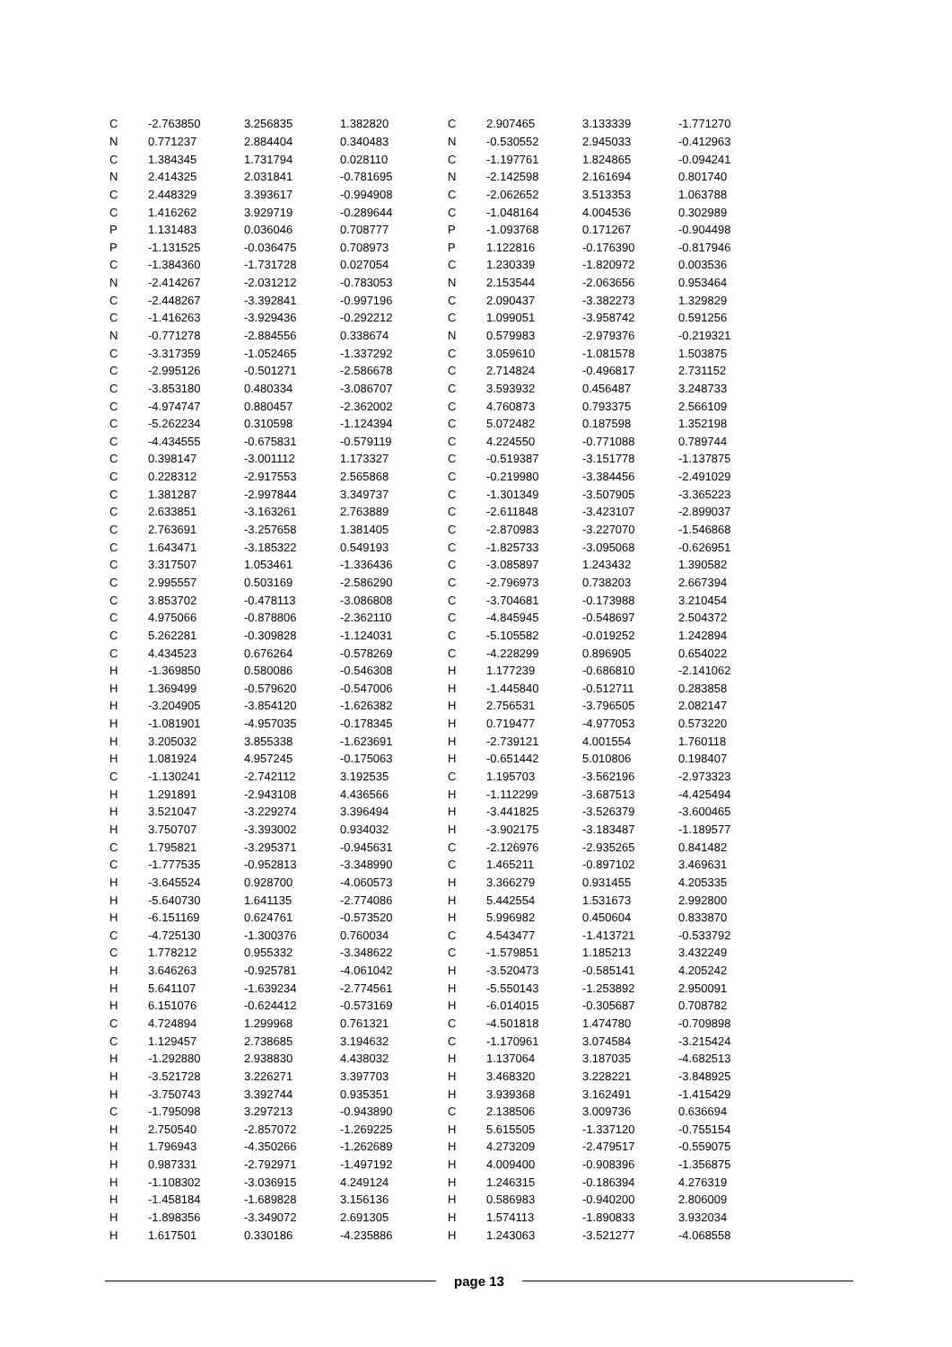| C | -2.763850 | 3.256835 | 1.382820 | C | 2.907465 | 3.133339 | -1.771270 |
| N | 0.771237 | 2.884404 | 0.340483 | N | -0.530552 | 2.945033 | -0.412963 |
| C | 1.384345 | 1.731794 | 0.028110 | C | -1.197761 | 1.824865 | -0.094241 |
| N | 2.414325 | 2.031841 | -0.781695 | N | -2.142598 | 2.161694 | 0.801740 |
| C | 2.448329 | 3.393617 | -0.994908 | C | -2.062652 | 3.513353 | 1.063788 |
| C | 1.416262 | 3.929719 | -0.289644 | C | -1.048164 | 4.004536 | 0.302989 |
| P | 1.131483 | 0.036046 | 0.708777 | P | -1.093768 | 0.171267 | -0.904498 |
| P | -1.131525 | -0.036475 | 0.708973 | P | 1.122816 | -0.176390 | -0.817946 |
| C | -1.384360 | -1.731728 | 0.027054 | C | 1.230339 | -1.820972 | 0.003536 |
| N | -2.414267 | -2.031212 | -0.783053 | N | 2.153544 | -2.063656 | 0.953464 |
| C | -2.448267 | -3.392841 | -0.997196 | C | 2.090437 | -3.382273 | 1.329829 |
| C | -1.416263 | -3.929436 | -0.292212 | C | 1.099051 | -3.958742 | 0.591256 |
| N | -0.771278 | -2.884556 | 0.338674 | N | 0.579983 | -2.979376 | -0.219321 |
| C | -3.317359 | -1.052465 | -1.337292 | C | 3.059610 | -1.081578 | 1.503875 |
| C | -2.995126 | -0.501271 | -2.586678 | C | 2.714824 | -0.496817 | 2.731152 |
| C | -3.853180 | 0.480334 | -3.086707 | C | 3.593932 | 0.456487 | 3.248733 |
| C | -4.974747 | 0.880457 | -2.362002 | C | 4.760873 | 0.793375 | 2.566109 |
| C | -5.262234 | 0.310598 | -1.124394 | C | 5.072482 | 0.187598 | 1.352198 |
| C | -4.434555 | -0.675831 | -0.579119 | C | 4.224550 | -0.771088 | 0.789744 |
| C | 0.398147 | -3.001112 | 1.173327 | C | -0.519387 | -3.151778 | -1.137875 |
| C | 0.228312 | -2.917553 | 2.565868 | C | -0.219980 | -3.384456 | -2.491029 |
| C | 1.381287 | -2.997844 | 3.349737 | C | -1.301349 | -3.507905 | -3.365223 |
| C | 2.633851 | -3.163261 | 2.763889 | C | -2.611848 | -3.423107 | -2.899037 |
| C | 2.763691 | -3.257658 | 1.381405 | C | -2.870983 | -3.227070 | -1.546868 |
| C | 1.643471 | -3.185322 | 0.549193 | C | -1.825733 | -3.095068 | -0.626951 |
| C | 3.317507 | 1.053461 | -1.336436 | C | -3.085897 | 1.243432 | 1.390582 |
| C | 2.995557 | 0.503169 | -2.586290 | C | -2.796973 | 0.738203 | 2.667394 |
| C | 3.853702 | -0.478113 | -3.086808 | C | -3.704681 | -0.173988 | 3.210454 |
| C | 4.975066 | -0.878806 | -2.362110 | C | -4.845945 | -0.548697 | 2.504372 |
| C | 5.262281 | -0.309828 | -1.124031 | C | -5.105582 | -0.019252 | 1.242894 |
| C | 4.434523 | 0.676264 | -0.578269 | C | -4.228299 | 0.896905 | 0.654022 |
| H | -1.369850 | 0.580086 | -0.546308 | H | 1.177239 | -0.686810 | -2.141062 |
| H | 1.369499 | -0.579620 | -0.547006 | H | -1.445840 | -0.512711 | 0.283858 |
| H | -3.204905 | -3.854120 | -1.626382 | H | 2.756531 | -3.796505 | 2.082147 |
| H | -1.081901 | -4.957035 | -0.178345 | H | 0.719477 | -4.977053 | 0.573220 |
| H | 3.205032 | 3.855338 | -1.623691 | H | -2.739121 | 4.001554 | 1.760118 |
| H | 1.081924 | 4.957245 | -0.175063 | H | -0.651442 | 5.010806 | 0.198407 |
| C | -1.130241 | -2.742112 | 3.192535 | C | 1.195703 | -3.562196 | -2.973323 |
| H | 1.291891 | -2.943108 | 4.436566 | H | -1.112299 | -3.687513 | -4.425494 |
| H | 3.521047 | -3.229274 | 3.396494 | H | -3.441825 | -3.526379 | -3.600465 |
| H | 3.750707 | -3.393002 | 0.934032 | H | -3.902175 | -3.183487 | -1.189577 |
| C | 1.795821 | -3.295371 | -0.945631 | C | -2.126976 | -2.935265 | 0.841482 |
| C | -1.777535 | -0.952813 | -3.348990 | C | 1.465211 | -0.897102 | 3.469631 |
| H | -3.645524 | 0.928700 | -4.060573 | H | 3.366279 | 0.931455 | 4.205335 |
| H | -5.640730 | 1.641135 | -2.774086 | H | 5.442554 | 1.531673 | 2.992800 |
| H | -6.151169 | 0.624761 | -0.573520 | H | 5.996982 | 0.450604 | 0.833870 |
| C | -4.725130 | -1.300376 | 0.760034 | C | 4.543477 | -1.413721 | -0.533792 |
| C | 1.778212 | 0.955332 | -3.348622 | C | -1.579851 | 1.185213 | 3.432249 |
| H | 3.646263 | -0.925781 | -4.061042 | H | -3.520473 | -0.585141 | 4.205242 |
| H | 5.641107 | -1.639234 | -2.774561 | H | -5.550143 | -1.253892 | 2.950091 |
| H | 6.151076 | -0.624412 | -0.573169 | H | -6.014015 | -0.305687 | 0.708782 |
| C | 4.724894 | 1.299968 | 0.761321 | C | -4.501818 | 1.474780 | -0.709898 |
| C | 1.129457 | 2.738685 | 3.194632 | C | -1.170961 | 3.074584 | -3.215424 |
| H | -1.292880 | 2.938830 | 4.438032 | H | 1.137064 | 3.187035 | -4.682513 |
| H | -3.521728 | 3.226271 | 3.397703 | H | 3.468320 | 3.228221 | -3.848925 |
| H | -3.750743 | 3.392744 | 0.935351 | H | 3.939368 | 3.162491 | -1.415429 |
| C | -1.795098 | 3.297213 | -0.943890 | C | 2.138506 | 3.009736 | 0.636694 |
| H | 2.750540 | -2.857072 | -1.269225 | H | 5.615505 | -1.337120 | -0.755154 |
| H | 1.796943 | -4.350266 | -1.262689 | H | 4.273209 | -2.479517 | -0.559075 |
| H | 0.987331 | -2.792971 | -1.497192 | H | 4.009400 | -0.908396 | -1.356875 |
| H | -1.108302 | -3.036915 | 4.249124 | H | 1.246315 | -0.186394 | 4.276319 |
| H | -1.458184 | -1.689828 | 3.156136 | H | 0.586983 | -0.940200 | 2.806009 |
| H | -1.898356 | -3.349072 | 2.691305 | H | 1.574113 | -1.890833 | 3.932034 |
| H | 1.617501 | 0.330186 | -4.235886 | H | 1.243063 | -3.521277 | -4.068558 |
page 13